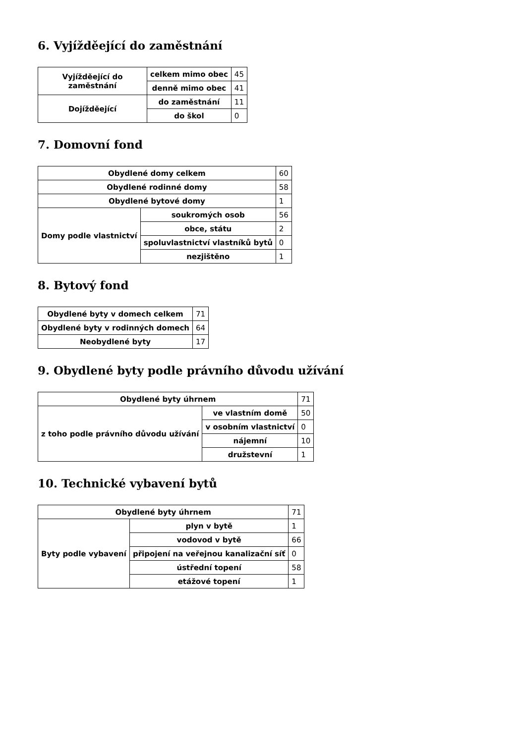6. Vyjížděející do zaměstnání
| Vyjížděející do zaměstnání | celkem mimo obec | 45 |
| | denně mimo obec | 41 |
| Dojížděející | do zaměstnání | 11 |
| | do škol | 0 |
7. Domovní fond
| Obydlené domy celkem | | 60 |
| Obydlené rodinné domy | | 58 |
| Obydlené bytové domy | | 1 |
| Domy podle vlastnictví | soukromých osob | 56 |
| | obce, státu | 2 |
| | spoluvlastnictví vlastníků bytů | 0 |
| | nezjištěno | 1 |
8. Bytový fond
| Obydlené byty v domech celkem | 71 |
| Obydlené byty v rodinných domech | 64 |
| Neobydlené byty | 17 |
9. Obydlené byty podle právního důvodu užívání
| Obydlené byty úhrnem | | 71 |
| z toho podle právního důvodu užívání | ve vlastním domě | 50 |
| | v osobním vlastnictví | 0 |
| | nájemní | 10 |
| | družstevní | 1 |
10. Technické vybavení bytů
| Obydlené byty úhrnem | | 71 |
| Byty podle vybavení | plyn v bytě | 1 |
| | vodovod v bytě | 66 |
| | připojení na veřejnou kanalizační síť | 0 |
| | ústřední topení | 58 |
| | etážové topení | 1 |